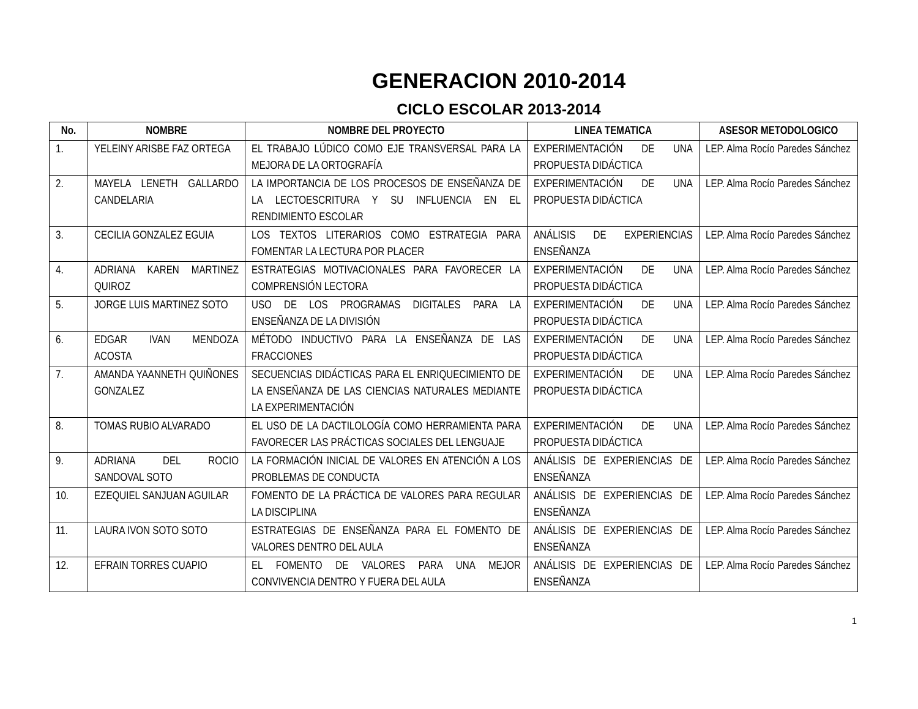GENERACION 2010-2014
CICLO ESCOLAR 2013-2014
| No. | NOMBRE | NOMBRE DEL PROYECTO | LINEA TEMATICA | ASESOR METODOLOGICO |
| --- | --- | --- | --- | --- |
| 1. | YELEINY ARISBE FAZ ORTEGA | EL TRABAJO LÚDICO COMO EJE TRANSVERSAL PARA LA MEJORA DE LA ORTOGRAFÍA | EXPERIMENTACIÓN DE UNA PROPUESTA DIDÁCTICA | LEP. Alma Rocío Paredes Sánchez |
| 2. | MAYELA LENETH GALLARDO CANDELARIA | LA IMPORTANCIA DE LOS PROCESOS DE ENSEÑANZA DE LA LECTOESCRITURA Y SU INFLUENCIA EN EL RENDIMIENTO ESCOLAR | EXPERIMENTACIÓN DE UNA PROPUESTA DIDÁCTICA | LEP. Alma Rocío Paredes Sánchez |
| 3. | CECILIA GONZALEZ EGUIA | LOS TEXTOS LITERARIOS COMO ESTRATEGIA PARA FOMENTAR LA LECTURA POR PLACER | ANÁLISIS DE EXPERIENCIAS ENSEÑANZA | LEP. Alma Rocío Paredes Sánchez |
| 4. | ADRIANA KAREN MARTINEZ QUIROZ | ESTRATEGIAS MOTIVACIONALES PARA FAVORECER LA COMPRENSIÓN LECTORA | EXPERIMENTACIÓN DE UNA PROPUESTA DIDÁCTICA | LEP. Alma Rocío Paredes Sánchez |
| 5. | JORGE LUIS MARTINEZ SOTO | USO DE LOS PROGRAMAS DIGITALES PARA LA ENSEÑANZA DE LA DIVISIÓN | EXPERIMENTACIÓN DE UNA PROPUESTA DIDÁCTICA | LEP. Alma Rocío Paredes Sánchez |
| 6. | EDGAR IVAN MENDOZA ACOSTA | MÉTODO INDUCTIVO PARA LA ENSEÑANZA DE LAS FRACCIONES | EXPERIMENTACIÓN DE UNA PROPUESTA DIDÁCTICA | LEP. Alma Rocío Paredes Sánchez |
| 7. | AMANDA YAANNETH QUIÑONES GONZALEZ | SECUENCIAS DIDÁCTICAS PARA EL ENRIQUECIMIENTO DE LA ENSEÑANZA DE LAS CIENCIAS NATURALES MEDIANTE LA EXPERIMENTACIÓN | EXPERIMENTACIÓN DE UNA PROPUESTA DIDÁCTICA | LEP. Alma Rocío Paredes Sánchez |
| 8. | TOMAS RUBIO ALVARADO | EL USO DE LA DACTILOLOGÍA COMO HERRAMIENTA PARA FAVORECER LAS PRÁCTICAS SOCIALES DEL LENGUAJE | EXPERIMENTACIÓN DE UNA PROPUESTA DIDÁCTICA | LEP. Alma Rocío Paredes Sánchez |
| 9. | ADRIANA DEL ROCIO SANDOVAL SOTO | LA FORMACIÓN INICIAL DE VALORES EN ATENCIÓN A LOS PROBLEMAS DE CONDUCTA | ANÁLISIS DE EXPERIENCIAS DE ENSEÑANZA | LEP. Alma Rocío Paredes Sánchez |
| 10. | EZEQUIEL SANJUAN AGUILAR | FOMENTO DE LA PRÁCTICA DE VALORES PARA REGULAR LA DISCIPLINA | ANÁLISIS DE EXPERIENCIAS DE ENSEÑANZA | LEP. Alma Rocío Paredes Sánchez |
| 11. | LAURA IVON SOTO SOTO | ESTRATEGIAS DE ENSEÑANZA PARA EL FOMENTO DE VALORES DENTRO DEL AULA | ANÁLISIS DE EXPERIENCIAS DE ENSEÑANZA | LEP. Alma Rocío Paredes Sánchez |
| 12. | EFRAIN TORRES CUAPIO | EL FOMENTO DE VALORES PARA UNA MEJOR CONVIVENCIA DENTRO Y FUERA DEL AULA | ANÁLISIS DE EXPERIENCIAS DE ENSEÑANZA | LEP. Alma Rocío Paredes Sánchez |
1